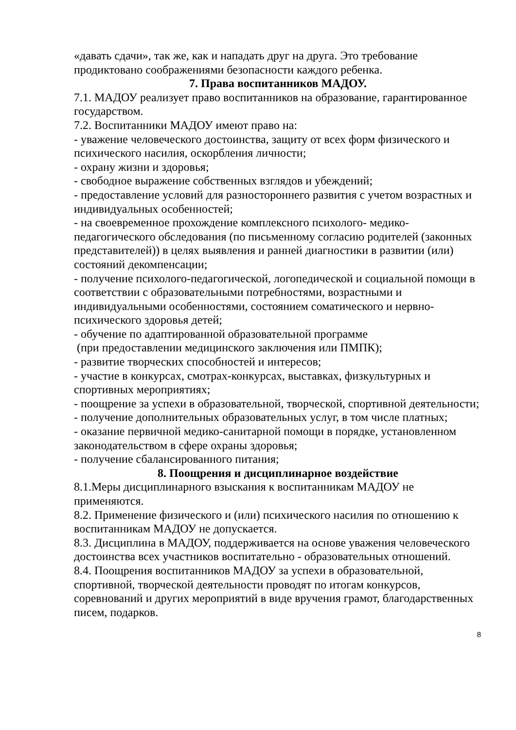«давать сдачи», так же, как и нападать друг на друга. Это требование продиктовано соображениями безопасности каждого ребенка.
7. Права воспитанников МАДОУ.
7.1. МАДОУ реализует право воспитанников на образование, гарантированное государством.
7.2. Воспитанники МАДОУ имеют право на:
- уважение человеческого достоинства, защиту от всех форм физического и психического насилия, оскорбления личности;
- охрану жизни и здоровья;
- свободное выражение собственных взглядов и убеждений;
- предоставление условий для разностороннего развития с учетом возрастных и индивидуальных особенностей;
- на своевременное прохождение комплексного психолого- медико-педагогического обследования (по письменному согласию родителей (законных представителей)) в целях выявления и ранней диагностики в развитии (или) состояний декомпенсации;
- получение психолого-педагогической, логопедической и социальной помощи в соответствии с образовательными потребностями, возрастными и индивидуальными особенностями, состоянием соматического и нервно-психического здоровья детей;
- обучение по адаптированной образовательной программе
(при предоставлении медицинского заключения или ПМПК);
- развитие творческих способностей и интересов;
- участие в конкурсах, смотрах-конкурсах, выставках, физкультурных и спортивных мероприятиях;
- поощрение за успехи в образовательной, творческой, спортивной деятельности;
- получение дополнительных образовательных услуг, в том числе платных;
- оказание первичной медико-санитарной помощи в порядке, установленном законодательством в сфере охраны здоровья;
- получение сбалансированного питания;
8. Поощрения и дисциплинарное воздействие
8.1.Меры дисциплинарного взыскания к воспитанникам МАДОУ не применяются.
8.2. Применение физического и (или) психического насилия по отношению к воспитанникам МАДОУ не допускается.
8.3. Дисциплина в МАДОУ, поддерживается на основе уважения человеческого достоинства всех участников воспитательно - образовательных отношений.
8.4. Поощрения воспитанников МАДОУ за успехи в образовательной, спортивной, творческой деятельности проводят по итогам конкурсов, соревнований и других мероприятий в виде вручения грамот, благодарственных писем, подарков.
8